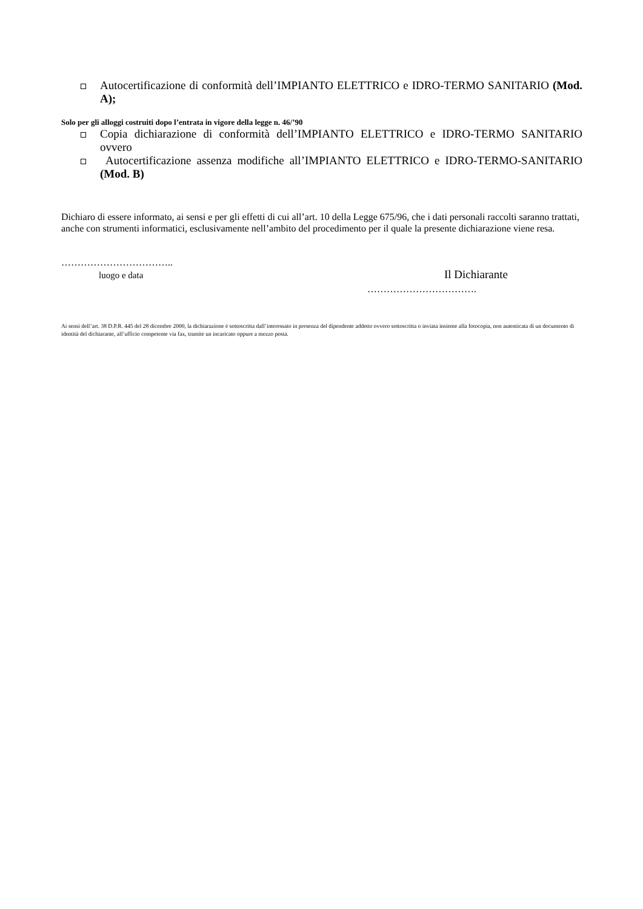Autocertificazione di conformità dell’IMPIANTO ELETTRICO e IDRO-TERMO SANITARIO (Mod. A);
Solo per gli alloggi costruiti dopo l’entrata in vigore della legge n. 46/’90
Copia dichiarazione di conformità dell’IMPIANTO ELETTRICO e IDRO-TERMO SANITARIO ovvero
Autocertificazione assenza modifiche all’IMPIANTO ELETTRICO e IDRO-TERMO-SANITARIO (Mod. B)
Dichiaro di essere informato, ai sensi e per gli effetti di cui all’art. 10 della Legge 675/96, che i dati personali raccolti saranno trattati, anche con strumenti informatici, esclusivamente nell’ambito del procedimento per il quale la presente dichiarazione viene resa.
……………………………..
luogo e data
Il Dichiarante
…………………………….
Ai sensi dell’art. 38 D.P.R. 445 del 28 dicembre 2000, la dichiarazione è sottoscritta dall’interessato in presenza del dipendente addetto ovvero sottoscritta o inviata insieme alla fotocopia, non autenticata di un documento di identità del dichiarante, all’ufficio competente via fax, tramite un incaricato oppure a mezzo posta.